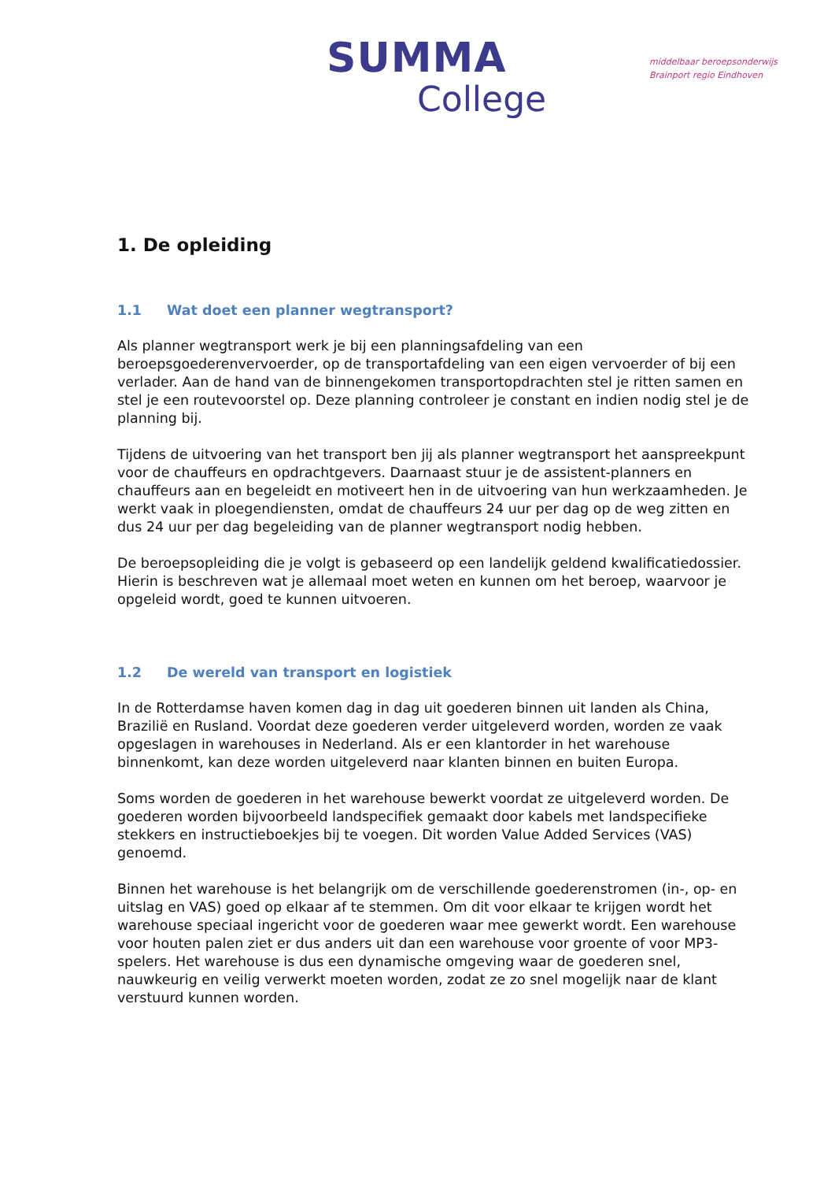SUMMA
College
middelbaar beroepsonderwijs
Brainport regio Eindhoven
1. De opleiding
1.1 Wat doet een planner wegtransport?
Als planner wegtransport werk je bij een planningsafdeling van een beroepsgoederenvervoerder, op de transportafdeling van een eigen vervoerder of bij een verlader. Aan de hand van de binnengekomen transportopdrachten stel je ritten samen en stel je een routevoorstel op. Deze planning controleer je constant en indien nodig stel je de planning bij.
Tijdens de uitvoering van het transport ben jij als planner wegtransport het aanspreekpunt voor de chauffeurs en opdrachtgevers. Daarnaast stuur je de assistent-planners en chauffeurs aan en begeleidt en motiveert hen in de uitvoering van hun werkzaamheden. Je werkt vaak in ploegendiensten, omdat de chauffeurs 24 uur per dag op de weg zitten en dus 24 uur per dag begeleiding van de planner wegtransport nodig hebben.
De beroepsopleiding die je volgt is gebaseerd op een landelijk geldend kwalificatiedossier. Hierin is beschreven wat je allemaal moet weten en kunnen om het beroep, waarvoor je opgeleid wordt, goed te kunnen uitvoeren.
1.2 De wereld van transport en logistiek
In de Rotterdamse haven komen dag in dag uit goederen binnen uit landen als China, Brazilië en Rusland. Voordat deze goederen verder uitgeleverd worden, worden ze vaak opgeslagen in warehouses in Nederland. Als er een klantorder in het warehouse binnenkomt, kan deze worden uitgeleverd naar klanten binnen en buiten Europa.
Soms worden de goederen in het warehouse bewerkt voordat ze uitgeleverd worden. De goederen worden bijvoorbeeld landspecifiek gemaakt door kabels met landspecifieke stekkers en instructieboekjes bij te voegen. Dit worden Value Added Services (VAS) genoemd.
Binnen het warehouse is het belangrijk om de verschillende goederenstromen (in-, op- en uitslag en VAS) goed op elkaar af te stemmen. Om dit voor elkaar te krijgen wordt het warehouse speciaal ingericht voor de goederen waar mee gewerkt wordt. Een warehouse voor houten palen ziet er dus anders uit dan een warehouse voor groente of voor MP3-spelers. Het warehouse is dus een dynamische omgeving waar de goederen snel, nauwkeurig en veilig verwerkt moeten worden, zodat ze zo snel mogelijk naar de klant verstuurd kunnen worden.